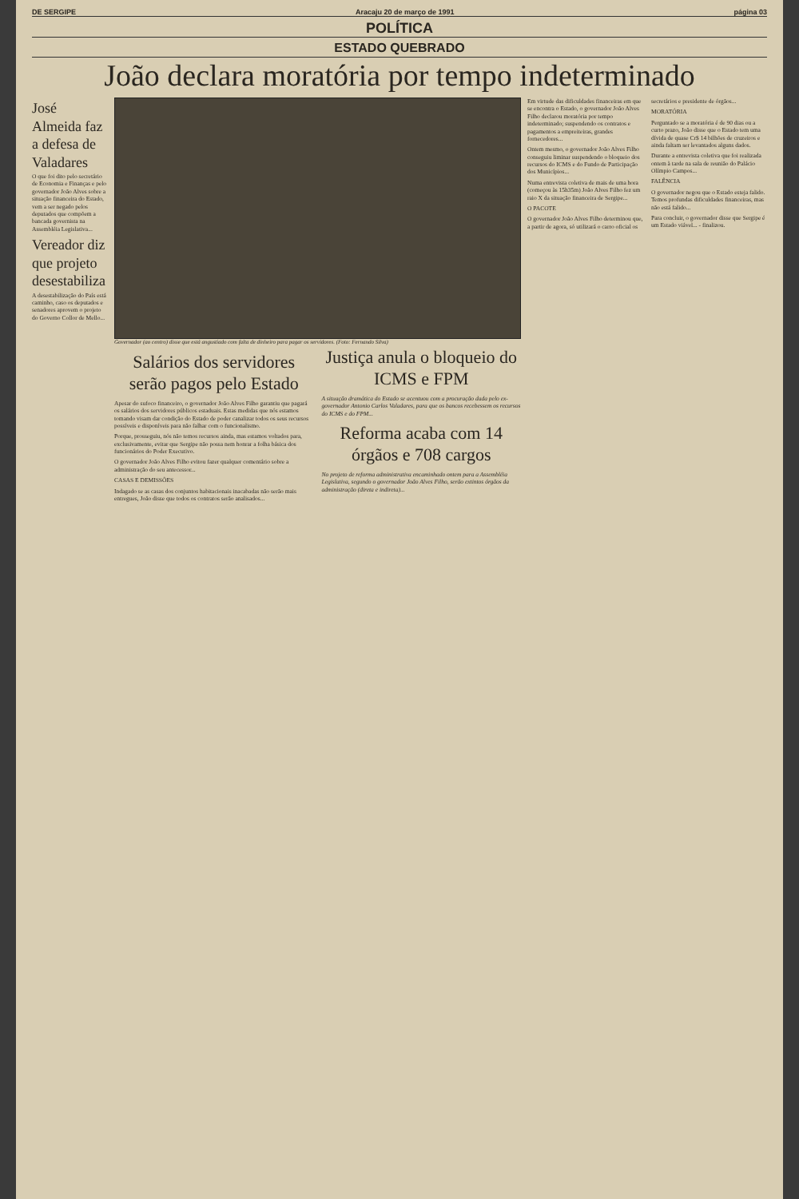DE SERGIPE Aracaju 20 de março de 1991 página 03
POLÍTICA
ESTADO QUEBRADO
João declara moratória por tempo indeterminado
José Almeida faz a defesa de Valadares
O que foi dito pelo secretário de Economia e Finanças e pelo governador João Alves sobre a situação financeira do Estado, vem a ser negado pelos deputados que compõem a bancada governista na Assembléia Legislativa...
Vereador diz que projeto desestabiliza
A desestabilização do País está caminho, caso os deputados e senadores aprovem o projeto do Governo Collor de Mello...
Governador (ao centro) disse que está angustiado com falta de dinheiro para pagar os servidores. (Foto: Fernando Silva)
Salários dos servidores serão pagos pelo Estado
Apesar do sufoco financeiro, o governador João Alves Filho garantiu que pagará os salários dos servidores públicos estaduais. Estas medidas que nós estamos tomando visam dar condição do Estado de poder canalizar todos os seus recursos possíveis e disponíveis para não falhar com o funcionalismo.
Porque, prosseguiu, nós não temos recursos ainda, mas estamos voltados para, exclusivamente, evitar que Sergipe não possa nem honrar a folha básica dos funcionários do Poder Executivo.
O governador João Alves Filho evitou fazer qualquer comentário sobre a administração do seu antecessor...
CASAS E DEMISSÕES
Indagado se as casas dos conjuntos habitacionais inacabadas não serão mais entregues, João disse que todos os contratos serão analisados...
Justiça anula o bloqueio do ICMS e FPM
A situação dramática do Estado se acentuou com a procuração dada pelo ex-governador Antonio Carlos Valadares, para que os bancos recebessem os recursos do ICMS e do FPM...
Reforma acaba com 14 órgãos e 708 cargos
No projeto de reforma administrativa encaminhado ontem para a Assembléia Legislativa, segundo o governador João Alves Filho, serão extintos órgãos da administração (direta e indireta)...
Em virtude das dificuldades financeiras em que se encontra o Estado, o governador João Alves Filho declarou moratória por tempo indeterminado; suspendendo os contratos e pagamentos a empreiteiras, grandes fornecedores...
Ontem mesmo, o governador João Alves Filho conseguiu liminar suspendendo o bloqueio dos recursos do ICMS e do Fundo de Participação dos Municípios...
Numa entrevista coletiva de mais de uma hora (começou às 15h35m) João Alves Filho fez um raio X da situação financeira de Sergipe...
O PACOTE
O governador João Alves Filho determinou que, a partir de agora, só utilizará o carro oficial os secretários e presidente de órgãos...
MORATÓRIA
Perguntado se a moratória é de 90 dias ou a curto prazo, João disse que o Estado tem uma dívida de quase Cr$ 14 bilhões de cruzeiros e ainda faltam ser levantados alguns dados.
Durante a entrevista coletiva que foi realizada ontem à tarde na sala de reunião do Palácio Olímpio Campos...
FALÊNCIA
O governador negou que o Estado esteja falido. Temos profundas dificuldades financeiras, mas não está falido...
Para concluir, o governador disse que Sergipe é um Estado viável... - finalizou.